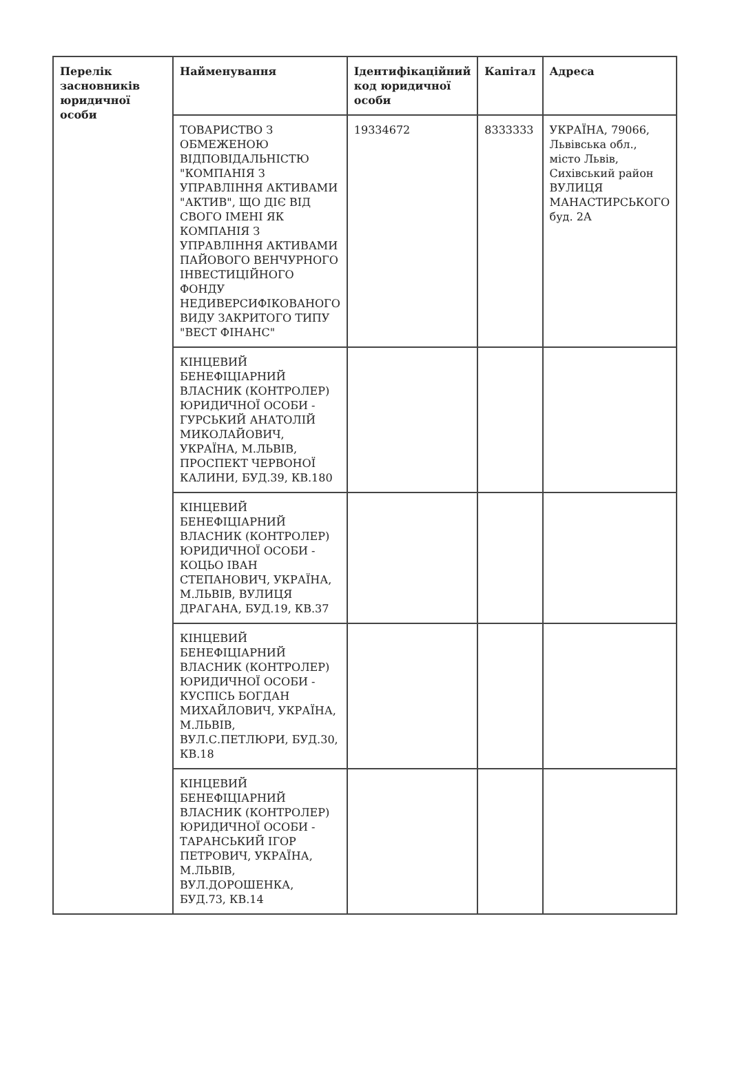| Перелік засновників юридичної особи | Найменування | Ідентифікаційний код юридичної особи | Капітал | Адреса |
| --- | --- | --- | --- | --- |
| | ТОВАРИСТВО З ОБМЕЖЕНОЮ ВІДПОВІДАЛЬНІСТЮ "КОМПАНІЯ З УПРАВЛІННЯ АКТИВАМИ "АКТИВ", ЩО ДІЄ ВІД СВОГО ІМЕНІ ЯК КОМПАНІЯ З УПРАВЛІННЯ АКТИВАМИ ПАЙОВОГО ВЕНЧУРНОГО ІНВЕСТИЦІЙНОГО ФОНДУ НЕДИВЕРСИФІКОВАНОГО ВИДУ ЗАКРИТОГО ТИПУ "ВЕСТ ФІНАНС" | 19334672 | 8333333 | УКРАЇНА, 79066, Львівська обл., місто Львів, Сихівський район ВУЛИЦЯ МАНАСТИРСЬКОГО буд. 2А |
| | КІНЦЕВИЙ БЕНЕФІЦІАРНИЙ ВЛАСНИК (КОНТРОЛЕР) ЮРИДИЧНОЇ ОСОБИ - ГУРСЬКИЙ АНАТОЛІЙ МИКОЛАЙОВИЧ, УКРАЇНА, М.ЛЬВІВ, ПРОСПЕКТ ЧЕРВОНОЇ КАЛИНИ, БУД.39, КВ.180 | | | |
| | КІНЦЕВИЙ БЕНЕФІЦІАРНИЙ ВЛАСНИК (КОНТРОЛЕР) ЮРИДИЧНОЇ ОСОБИ - КОЦЬО ІВАН СТЕПАНОВИЧ, УКРАЇНА, М.ЛЬВІВ, ВУЛИЦЯ ДРАГАНА, БУД.19, КВ.37 | | | |
| | КІНЦЕВИЙ БЕНЕФІЦІАРНИЙ ВЛАСНИК (КОНТРОЛЕР) ЮРИДИЧНОЇ ОСОБИ - КУСПІСЬ БОГДАН МИХАЙЛОВИЧ, УКРАЇНА, М.ЛЬВІВ, ВУЛ.С.ПЕТЛЮРИ, БУД.30, КВ.18 | | | |
| | КІНЦЕВИЙ БЕНЕФІЦІАРНИЙ ВЛАСНИК (КОНТРОЛЕР) ЮРИДИЧНОЇ ОСОБИ - ТАРАНСЬКИЙ ІГОР ПЕТРОВИЧ, УКРАЇНА, М.ЛЬВІВ, ВУЛ.ДОРОШЕНКА, БУД.73, КВ.14 | | | |